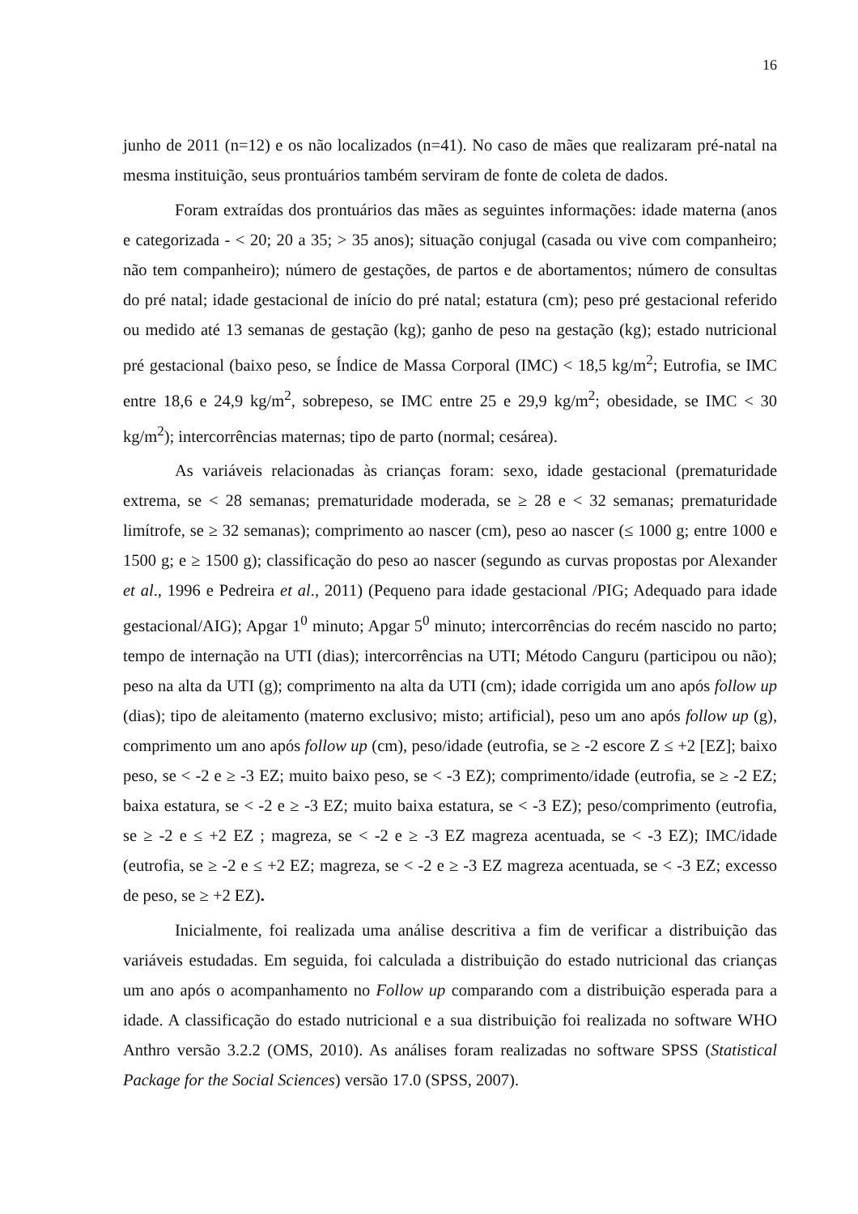16
junho de 2011 (n=12) e os não localizados (n=41). No caso de mães que realizaram pré-natal na mesma instituição, seus prontuários também serviram de fonte de coleta de dados.
Foram extraídas dos prontuários das mães as seguintes informações: idade materna (anos e categorizada - < 20; 20 a 35; > 35 anos); situação conjugal (casada ou vive com companheiro; não tem companheiro); número de gestações, de partos e de abortamentos; número de consultas do pré natal; idade gestacional de início do pré natal; estatura (cm); peso pré gestacional referido ou medido até 13 semanas de gestação (kg); ganho de peso na gestação (kg); estado nutricional pré gestacional (baixo peso, se Índice de Massa Corporal (IMC) < 18,5 kg/m<sup>2</sup>; Eutrofia, se IMC entre 18,6 e 24,9 kg/m<sup>2</sup>, sobrepeso, se IMC entre 25 e 29,9 kg/m<sup>2</sup>; obesidade, se IMC < 30 kg/m<sup>2</sup>); intercorrências maternas; tipo de parto (normal; cesárea).
As variáveis relacionadas às crianças foram: sexo, idade gestacional (prematuridade extrema, se < 28 semanas; prematuridade moderada, se ≥ 28 e < 32 semanas; prematuridade limítrofe, se ≥ 32 semanas); comprimento ao nascer (cm), peso ao nascer (≤ 1000 g; entre 1000 e 1500 g; e ≥ 1500 g); classificação do peso ao nascer (segundo as curvas propostas por Alexander et al., 1996 e Pedreira et al., 2011) (Pequeno para idade gestacional /PIG; Adequado para idade gestacional/AIG); Apgar 1<sup>0</sup> minuto; Apgar 5<sup>0</sup> minuto; intercorrências do recém nascido no parto; tempo de internação na UTI (dias); intercorrências na UTI; Método Canguru (participou ou não); peso na alta da UTI (g); comprimento na alta da UTI (cm); idade corrigida um ano após follow up (dias); tipo de aleitamento (materno exclusivo; misto; artificial), peso um ano após follow up (g), comprimento um ano após follow up (cm), peso/idade (eutrofia, se ≥ -2 escore Z ≤ +2 [EZ]; baixo peso, se < -2 e ≥ -3 EZ; muito baixo peso, se < -3 EZ); comprimento/idade (eutrofia, se ≥ -2 EZ; baixa estatura, se < -2 e ≥ -3 EZ; muito baixa estatura, se < -3 EZ); peso/comprimento (eutrofia, se ≥ -2 e ≤ +2 EZ ; magreza, se < -2 e ≥ -3 EZ magreza acentuada, se < -3 EZ); IMC/idade (eutrofia, se ≥ -2 e ≤ +2 EZ; magreza, se < -2 e ≥ -3 EZ magreza acentuada, se < -3 EZ; excesso de peso, se ≥ +2 EZ).
Inicialmente, foi realizada uma análise descritiva a fim de verificar a distribuição das variáveis estudadas. Em seguida, foi calculada a distribuição do estado nutricional das crianças um ano após o acompanhamento no Follow up comparando com a distribuição esperada para a idade. A classificação do estado nutricional e a sua distribuição foi realizada no software WHO Anthro versão 3.2.2 (OMS, 2010). As análises foram realizadas no software SPSS (Statistical Package for the Social Sciences) versão 17.0 (SPSS, 2007).